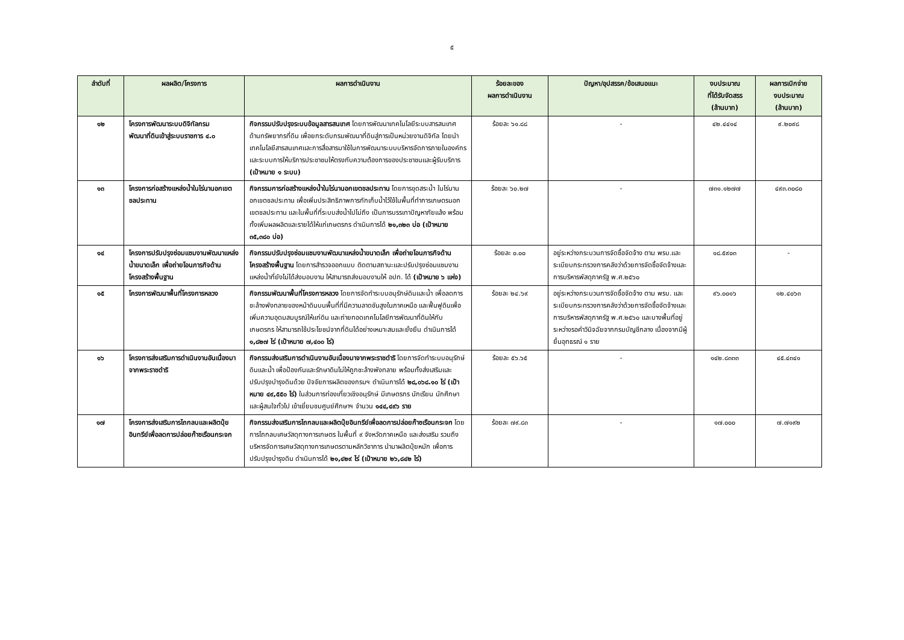๕
| ลำดับที่ | ผลผลิต/โครงการ | ผลการดำเนินงาน | ร้อยละของ ผลการดำเนินงาน | ปัญหา/อุปสรรค/ข้อเสนอแนะ | งบประมาณ ที่ได้รับจัดสรร (ล้านบาท) | ผลการเบิกจ่าย งบประมาณ (ล้านบาท) |
| --- | --- | --- | --- | --- | --- | --- |
| ๑๒ | โครงการพัฒนาระบบดิจิทัลกรมพัฒนาที่ดินเข้าสู่ระบบราชการ ๔.๐ | กิจกรรมปรับปรุงระบบข้อมูลสารสนเทศ โดยการพัฒนาเทคโนโลยีระบบสารสนเทศด้านทรัพยากรที่ดิน เพื่อยกระดับกรมพัฒนาที่ดินสู่การเป็นหน่วยงานดิจิทัล โดยนำเทคโนโลยีสารสนเทศและการสื่อสารมาใช้ในการพัฒนาระบบบริหารจัดการภายในองค์กรและระบบการให้บริการประชาชนให้ตรงกับความต้องการของประชาชนและผู้รับบริการ (เป้าหมาย ๑ ระบบ) | ร้อยละ ๖๑.๘๘ | - | ๔๒.๔๔๑๔ | ๙.๒๐๙๘ |
| ๑๓ | โครงการก่อสร้างแหล่งน้ำในไร่นานอกเขตชลประทาน | กิจกรรมการก่อสร้างแหล่งน้ำในไร่นานอกเขตชลประทาน โดยการขุดสระน้ำ ในไร่นานอกเขตชลประทาน เพื่อเพิ่มประสิทธิภาพการกักเก็บน้ำไว้ใช้ในพื้นที่ทำการเกษตรนอกเขตชลประทาน และในพื้นที่ที่ระบบส่งน้ำไปไม่ถึง เป็นการบรรเทาปัญหาภัยแล้ง พร้อมทั้งเพิ่มผลผลิตและรายได้ให้แก่เกษตรกร ดำเนินการได้ ๒๑,๓๒๓ บ่อ (เป้าหมาย ๓๕,๓๘๐ บ่อ) | ร้อยละ ๖๐.๒๗ | - | ๗๓๑.๑๒๗๗ | ๔๙๓.๓๐๘๐ |
| ๑๔ | โครงการปรับปรุงซ่อมแซมงานพัฒนาแหล่งน้ำขนาดเล็ก เพื่อถ่ายโอนภารกิจด้านโครงสร้างพื้นฐาน | กิจกรรมปรับปรุงซ่อมแซมงานพัฒนาแหล่งน้ำขนาดเล็ก เพื่อถ่ายโอนภารกิจด้านโครงสร้างพื้นฐาน โดยการสำรวจออกแบบ ติดตามสถานะและปรับปรุงซ่อมแซมงานแหล่งน้ำที่ยังไม่ได้ส่งมอบงาน ให้สามารถส่งมอบงานให้ อปท. ได้ (เป้าหมาย ๖ แห่ง) | ร้อยละ ๐.๐๐ | อยู่ระหว่างกระบวนการจัดซื้อจัดจ้าง ตาม พรบ.และระเบียบกระทรวงการคลังว่าด้วยการจัดซื้อจัดจ้างและการบริหารพัสดุภาครัฐ พ.ศ.๒๕๖๐ | ๑๘.๕๙๐๓ | - |
| ๑๕ | โครงการพัฒนาพื้นที่โครงการหลวง | กิจกรรมพัฒนาพื้นที่โครงการหลวง โดยการจัดทำระบบอนุรักษ์ดินและน้ำ เพื่อลดการชะล้างพังทลายของหน้าดินบนพื้นที่ที่มีความลาดชันสูงในภาคเหนือ และฟื้นฟูดินเพื่อเพิ่มความอุดมสมบูรณ์ให้แก่ดิน และถ่ายทอดเทคโนโลยีการพัฒนาที่ดินให้กับเกษตรกร ให้สามารถใช้ประโยชน์จากที่ดินได้อย่างเหมาะสมและยั่งยืน ดำเนินการได้ ๑,๘๒๗ ไร่ (เป้าหมาย ๗,๔๐๐ ไร่) | ร้อยละ ๒๔.๖๙ | อยู่ระหว่างกระบวนการจัดซื้อจัดจ้าง ตาม พรบ. และระเบียบกระทรวงการคลังว่าด้วยการจัดซื้อจัดจ้างและการบริหารพัสดุภาครัฐ พ.ศ.๒๕๖๐ และบางพื้นที่อยู่ระหว่างรอคำวินิจฉัยจากกรมบัญชีกลาง เนื่องจากมีผู้ยื่นอุทธรณ์ ๑ ราย | ๙๖.๐๐๑๖ | ๑๒.๔๐๖๓ |
| ๑๖ | โครงการส่งเสริมการดำเนินงานอันเนื่องมาจากพระราชดำริ | กิจกรรมส่งเสริมการดำเนินงานอันเนื่องมาจากพระราชดำริ โดยการจัดทำระบบอนุรักษ์ดินและน้ำ เพื่อป้องกันและรักษาดินไม่ให้ถูกชะล้างพังทลาย พร้อมทั้งส่งเสริมและปรับปรุงบำรุงดินด้วย ปัจจัยการผลิตของกรมฯ ดำเนินการได้ ๒๘,๐๖๘.๑๐ ไร่ (เป้าหมาย ๔๙,๕๕๐ ไร่) ในส่วนการท่องเที่ยวเชิงอนุรักษ์ มีเกษตรกร นักเรียน นักศึกษา และผู้สนใจทั่วไป เข้าเยี่ยมชมศูนย์ศึกษาฯ จำนวน ๑๔๔,๔๙๖ ราย | ร้อยละ ๕๖.๖๕ | - | ๑๔๒.๘๓๓๓ | ๔๕.๔๓๔๑ |
| ๑๗ | โครงการส่งเสริมการไถกลบและผลิตปุ๋ยอินทรีย์เพื่อลดการปล่อยก๊าซเรือนกระจก | กิจกรรมส่งเสริมการไถกลบและผลิตปุ๋ยอินทรีย์เพื่อลดการปล่อยก๊าซเรือนกระจก โดยการไถกลบเศษวัสดุทางการเกษตร ในพื้นที่ ๙ จังหวัดภาคเหนือ และส่งเสริม รวมถึงบริหารจัดการเศษวัสดุทางการเกษตรตามหลักวิชาการ นำมาผลิตปุ๋ยหมัก เพื่อการปรับปรุงบำรุงดิน ดำเนินการได้ ๒๑,๔๒๙ ไร่ (เป้าหมาย ๒๖,๘๔๒ ไร่) | ร้อยละ ๗๙.๘๓ | - | ๑๗.๐๐๐ | ๗.๗๑๙๒ |